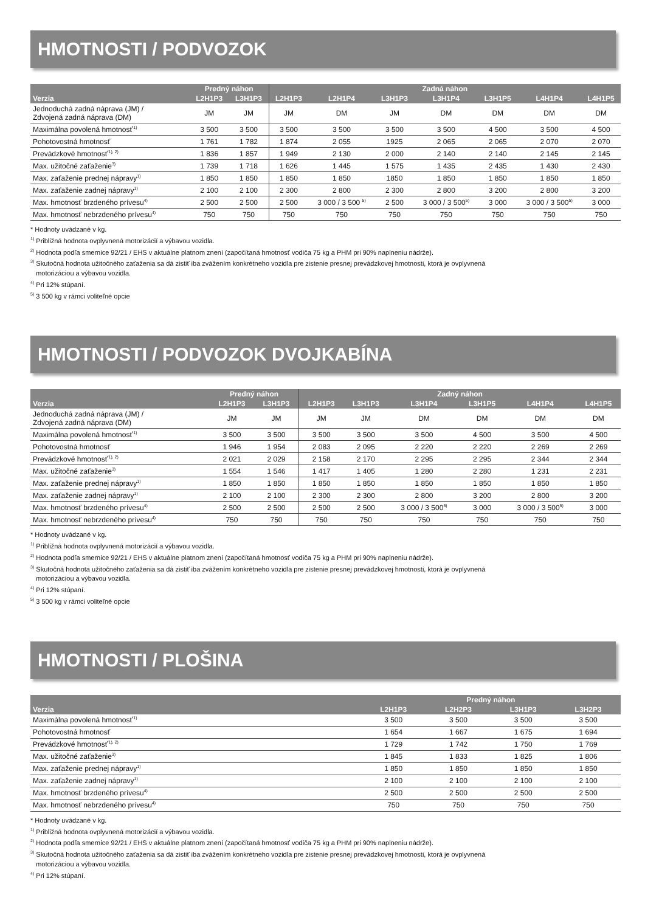HMOTNOSTI / PODVOZOK
| | Predný náhon | | Zadná náhon | | | | | | |
| --- | --- | --- | --- | --- | --- | --- | --- | --- | --- |
| Verzia | L2H1P3 | L3H1P3 | L2H1P3 | L2H1P4 | L3H1P3 | L3H1P4 | L3H1P5 | L4H1P4 | L4H1P5 |
| Jednoduchá zadná náprava (JM) / Zdvojená zadná náprava (DM) | JM | JM | JM | DM | JM | DM | DM | DM | DM |
| Maximálna povolená hmotnosť<sup>'1)</sup> | 3 500 | 3 500 | 3 500 | 3 500 | 3 500 | 3 500 | 4 500 | 3 500 | 4 500 |
| Pohotovostná hmotnosť | 1 761 | 1 782 | 1 874 | 2 055 | 1925 | 2 065 | 2 065 | 2 070 | 2 070 |
| Prevádzkové hmotnosť<sup>'1), 2)</sup> | 1 836 | 1 857 | 1 949 | 2 130 | 2 000 | 2 140 | 2 140 | 2 145 | 2 145 |
| Max. užitočné zaťaženie<sup>3)</sup> | 1 739 | 1 718 | 1 626 | 1 445 | 1 575 | 1 435 | 2 435 | 1 430 | 2 430 |
| Max. zaťaženie prednej nápravy<sup>1)</sup> | 1 850 | 1 850 | 1 850 | 1 850 | 1850 | 1 850 | 1 850 | 1 850 | 1 850 |
| Max. zaťaženie zadnej nápravy<sup>1)</sup> | 2 100 | 2 100 | 2 300 | 2 800 | 2 300 | 2 800 | 3 200 | 2 800 | 3 200 |
| Max. hmotnosť brzdeného prívesu<sup>4)</sup> | 2 500 | 2 500 | 2 500 | 3 000 / 3 500 <sup>5)</sup> | 2 500 | 3 000 / 3 500<sup>5)</sup> | 3 000 | 3 000 / 3 500<sup>5)</sup> | 3 000 |
| Max. hmotnosť nebrzdeného prívesu<sup>4)</sup> | 750 | 750 | 750 | 750 | 750 | 750 | 750 | 750 | 750 |
* Hodnoty uvádzané v kg.
<sup>1)</sup> Približná hodnota ovplyvnená motorizácií a výbavou vozidla.
<sup>2)</sup> Hodnota podľa smernice 92/21 / EHS v aktuálne platnom znení (započítaná hmotnosť vodiča 75 kg a PHM pri 90% naplneniu nádrže).
<sup>3)</sup> Skutočná hodnota užitočného zaťaženia sa dá zistiť iba zvážením konkrétneho vozidla pre zistenie presnej prevádzkovej hmotnosti, ktorá je ovplyvnená
motorizáciou a výbavou vozidla.
<sup>4)</sup> Pri 12% stúpaní.
<sup>5)</sup> 3 500 kg v rámci voliteľné opcie
HMOTNOSTI / PODVOZOK DVOJKABÍNA
| | Predný náhon | | Zadný náhon | | | | | |
| --- | --- | --- | --- | --- | --- | --- | --- | --- |
| Verzia | L2H1P3 | L3H1P3 | L2H1P3 | L3H1P3 | L3H1P4 | L3H1P5 | L4H1P4 | L4H1P5 |
| Jednoduchá zadná náprava (JM) / Zdvojená zadná náprava (DM) | JM | JM | JM | JM | DM | DM | DM | DM |
| Maximálna povolená hmotnosť<sup>'1)</sup> | 3 500 | 3 500 | 3 500 | 3 500 | 3 500 | 4 500 | 3 500 | 4 500 |
| Pohotovostná hmotnosť | 1 946 | 1 954 | 2 083 | 2 095 | 2 220 | 2 220 | 2 269 | 2 269 |
| Prevádzkové hmotnosť<sup>'1), 2)</sup> | 2 021 | 2 029 | 2 158 | 2 170 | 2 295 | 2 295 | 2 344 | 2 344 |
| Max. užitočné zaťaženie<sup>3)</sup> | 1 554 | 1 546 | 1 417 | 1 405 | 1 280 | 2 280 | 1 231 | 2 231 |
| Max. zaťaženie prednej nápravy<sup>1)</sup> | 1 850 | 1 850 | 1 850 | 1 850 | 1 850 | 1 850 | 1 850 | 1 850 |
| Max. zaťaženie zadnej nápravy<sup>1)</sup> | 2 100 | 2 100 | 2 300 | 2 300 | 2 800 | 3 200 | 2 800 | 3 200 |
| Max. hmotnosť brzdeného prívesu<sup>4)</sup> | 2 500 | 2 500 | 2 500 | 2 500 | 3 000 / 3 500<sup>5)</sup> | 3 000 | 3 000 / 3 500<sup>5)</sup> | 3 000 |
| Max. hmotnosť nebrzdeného prívesu<sup>4)</sup> | 750 | 750 | 750 | 750 | 750 | 750 | 750 | 750 |
* Hodnoty uvádzané v kg.
<sup>1)</sup> Približná hodnota ovplyvnená motorizácií a výbavou vozidla.
<sup>2)</sup> Hodnota podľa smernice 92/21 / EHS v aktuálne platnom znení (započítaná hmotnosť vodiča 75 kg a PHM pri 90% naplneniu nádrže).
<sup>3)</sup> Skutočná hodnota užitočného zaťaženia sa dá zistiť iba zvážením konkrétneho vozidla pre zistenie presnej prevádzkovej hmotnosti, ktorá je ovplyvnená
motorizáciou a výbavou vozidla.
<sup>4)</sup> Pri 12% stúpaní.
<sup>5)</sup> 3 500 kg v rámci voliteľné opcie
HMOTNOSTI / PLOŠINA
| | Predný náhon | | | |
| --- | --- | --- | --- | --- |
| Verzia | L2H1P3 | L2H2P3 | L3H1P3 | L3H2P3 |
| Maximálna povolená hmotnosť<sup>'1)</sup> | 3 500 | 3 500 | 3 500 | 3 500 |
| Pohotovostná hmotnosť | 1 654 | 1 667 | 1 675 | 1 694 |
| Prevádzkové hmotnosť<sup>'1), 2)</sup> | 1 729 | 1 742 | 1 750 | 1 769 |
| Max. užitočné zaťaženie<sup>3)</sup> | 1 845 | 1 833 | 1 825 | 1 806 |
| Max. zaťaženie prednej nápravy<sup>1)</sup> | 1 850 | 1 850 | 1 850 | 1 850 |
| Max. zaťaženie zadnej nápravy<sup>1)</sup> | 2 100 | 2 100 | 2 100 | 2 100 |
| Max. hmotnosť brzdeného prívesu<sup>4)</sup> | 2 500 | 2 500 | 2 500 | 2 500 |
| Max. hmotnosť nebrzdeného prívesu<sup>4)</sup> | 750 | 750 | 750 | 750 |
* Hodnoty uvádzané v kg.
<sup>1)</sup> Približná hodnota ovplyvnená motorizácií a výbavou vozidla.
<sup>2)</sup> Hodnota podľa smernice 92/21 / EHS v aktuálne platnom znení (započítaná hmotnosť vodiča 75 kg a PHM pri 90% naplneniu nádrže).
<sup>3)</sup> Skutočná hodnota užitočného zaťaženia sa dá zistiť iba zvážením konkrétneho vozidla pre zistenie presnej prevádzkovej hmotnosti, ktorá je ovplyvnená
motorizáciou a výbavou vozidla.
<sup>4)</sup> Pri 12% stúpaní.